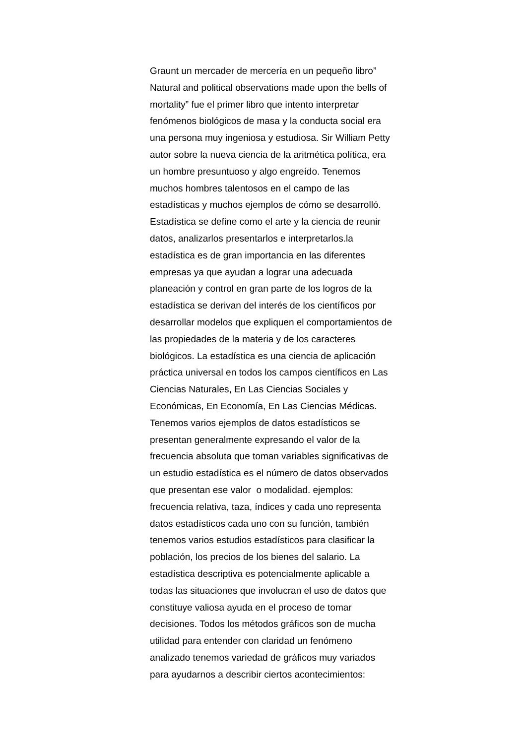Graunt un mercader de mercería en un pequeño libro”
Natural and political observations made upon the bells of
mortality” fue el primer libro que intento interpretar
fenómenos biológicos de masa y la conducta social era
una persona muy ingeniosa y estudiosa. Sir William Petty
autor sobre la nueva ciencia de la aritmética política, era
un hombre presuntuoso y algo engreído. Tenemos
muchos hombres talentosos en el campo de las
estadísticas y muchos ejemplos de cómo se desarrolló.
Estadística se define como el arte y la ciencia de reunir
datos, analizarlos presentarlos e interpretarlos.la
estadística es de gran importancia en las diferentes
empresas ya que ayudan a lograr una adecuada
planeación y control en gran parte de los logros de la
estadística se derivan del interés de los científicos por
desarrollar modelos que expliquen el comportamientos de
las propiedades de la materia y de los caracteres
biológicos. La estadística es una ciencia de aplicación
práctica universal en todos los campos científicos en Las
Ciencias Naturales, En Las Ciencias Sociales y
Económicas, En Economía, En Las Ciencias Médicas.
Tenemos varios ejemplos de datos estadísticos se
presentan generalmente expresando el valor de la
frecuencia absoluta que toman variables significativas de
un estudio estadística es el número de datos observados
que presentan ese valor o modalidad. ejemplos:
frecuencia relativa, taza, índices y cada uno representa
datos estadísticos cada uno con su función, también
tenemos varios estudios estadísticos para clasificar la
población, los precios de los bienes del salario. La
estadística descriptiva es potencialmente aplicable a
todas las situaciones que involucran el uso de datos que
constituye valiosa ayuda en el proceso de tomar
decisiones. Todos los métodos gráficos son de mucha
utilidad para entender con claridad un fenómeno
analizado tenemos variedad de gráficos muy variados
para ayudarnos a describir ciertos acontecimientos: